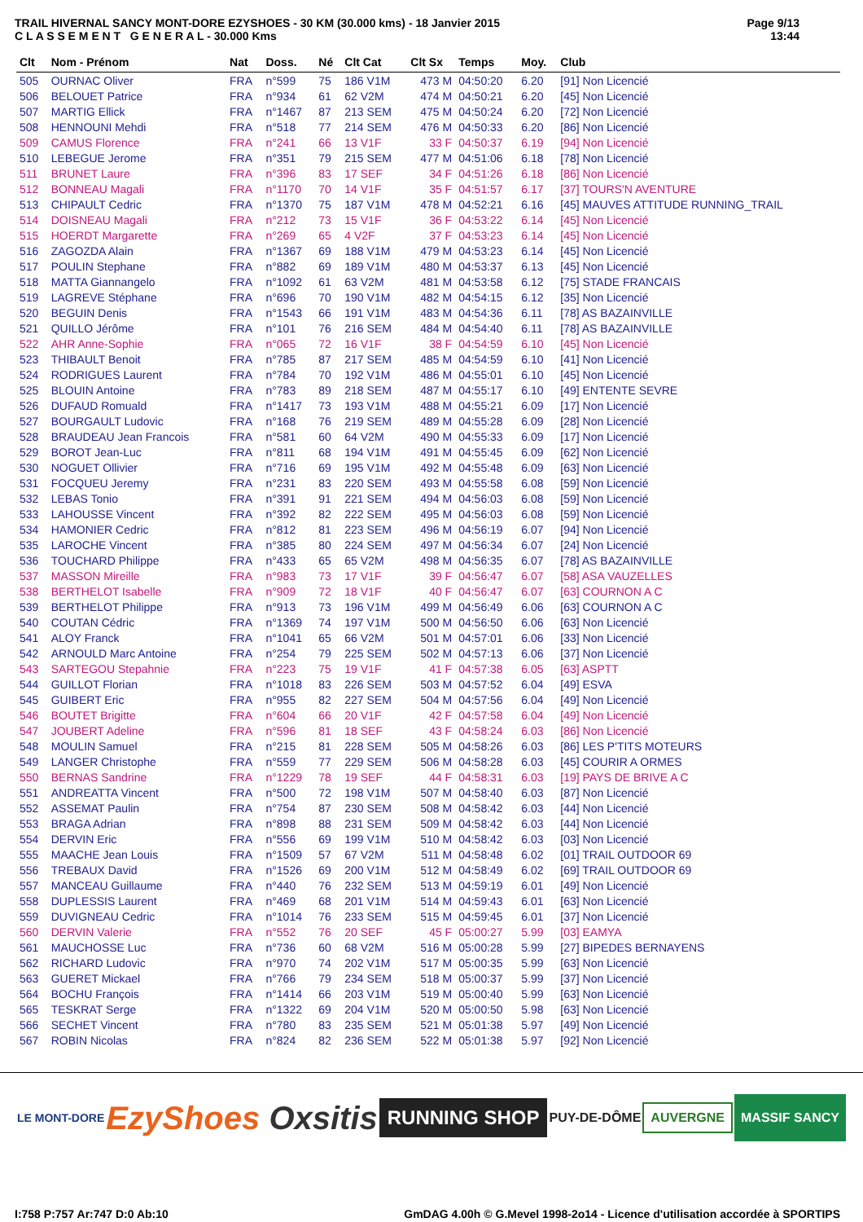TRAIL HIVERNAL SANCY MONT-DORE EZYSHOES - 30 KM (30.000 kms) - 18 Janvier 2015
C L A S S E M E N T G E N E R A L - 30.000 Kms
Page 9/13
13:44
| Clt | Nom - Prénom | Nat | Doss. | Né | Clt Cat | Clt Sx | Temps | Moy. | Club |
| --- | --- | --- | --- | --- | --- | --- | --- | --- | --- |
| 505 | OURNAC Oliver | FRA | n°599 | 75 | 186 V1M | 473 M | 04:50:20 | 6.20 | [91] Non Licencié |
| 506 | BELOUET Patrice | FRA | n°934 | 61 | 62 V2M | 474 M | 04:50:21 | 6.20 | [45] Non Licencié |
| 507 | MARTIG Ellick | FRA | n°1467 | 87 | 213 SEM | 475 M | 04:50:24 | 6.20 | [72] Non Licencié |
| 508 | HENNOUNI Mehdi | FRA | n°518 | 77 | 214 SEM | 476 M | 04:50:33 | 6.20 | [86] Non Licencié |
| 509 | CAMUS Florence | FRA | n°241 | 66 | 13 V1F | 33 F | 04:50:37 | 6.19 | [94] Non Licencié |
| 510 | LEBEGUE Jerome | FRA | n°351 | 79 | 215 SEM | 477 M | 04:51:06 | 6.18 | [78] Non Licencié |
| 511 | BRUNET Laure | FRA | n°396 | 83 | 17 SEF | 34 F | 04:51:26 | 6.18 | [86] Non Licencié |
| 512 | BONNEAU Magali | FRA | n°1170 | 70 | 14 V1F | 35 F | 04:51:57 | 6.17 | [37] TOURS'N AVENTURE |
| 513 | CHIPAULT Cedric | FRA | n°1370 | 75 | 187 V1M | 478 M | 04:52:21 | 6.16 | [45] MAUVES ATTITUDE RUNNING_TRAIL |
| 514 | DOISNEAU Magali | FRA | n°212 | 73 | 15 V1F | 36 F | 04:53:22 | 6.14 | [45] Non Licencié |
| 515 | HOERDT Margarette | FRA | n°269 | 65 | 4 V2F | 37 F | 04:53:23 | 6.14 | [45] Non Licencié |
| 516 | ZAGOZDA Alain | FRA | n°1367 | 69 | 188 V1M | 479 M | 04:53:23 | 6.14 | [45] Non Licencié |
| 517 | POULIN Stephane | FRA | n°882 | 69 | 189 V1M | 480 M | 04:53:37 | 6.13 | [45] Non Licencié |
| 518 | MATTA Giannangelo | FRA | n°1092 | 61 | 63 V2M | 481 M | 04:53:58 | 6.12 | [75] STADE FRANCAIS |
| 519 | LAGREVE Stéphane | FRA | n°696 | 70 | 190 V1M | 482 M | 04:54:15 | 6.12 | [35] Non Licencié |
| 520 | BEGUIN Denis | FRA | n°1543 | 66 | 191 V1M | 483 M | 04:54:36 | 6.11 | [78] AS BAZAINVILLE |
| 521 | QUILLO Jérôme | FRA | n°101 | 76 | 216 SEM | 484 M | 04:54:40 | 6.11 | [78] AS BAZAINVILLE |
| 522 | AHR Anne-Sophie | FRA | n°065 | 72 | 16 V1F | 38 F | 04:54:59 | 6.10 | [45] Non Licencié |
| 523 | THIBAULT Benoit | FRA | n°785 | 87 | 217 SEM | 485 M | 04:54:59 | 6.10 | [41] Non Licencié |
| 524 | RODRIGUES Laurent | FRA | n°784 | 70 | 192 V1M | 486 M | 04:55:01 | 6.10 | [45] Non Licencié |
| 525 | BLOUIN Antoine | FRA | n°783 | 89 | 218 SEM | 487 M | 04:55:17 | 6.10 | [49] ENTENTE SEVRE |
| 526 | DUFAUD Romuald | FRA | n°1417 | 73 | 193 V1M | 488 M | 04:55:21 | 6.09 | [17] Non Licencié |
| 527 | BOURGAULT Ludovic | FRA | n°168 | 76 | 219 SEM | 489 M | 04:55:28 | 6.09 | [28] Non Licencié |
| 528 | BRAUDEAU Jean Francois | FRA | n°581 | 60 | 64 V2M | 490 M | 04:55:33 | 6.09 | [17] Non Licencié |
| 529 | BOROT Jean-Luc | FRA | n°811 | 68 | 194 V1M | 491 M | 04:55:45 | 6.09 | [62] Non Licencié |
| 530 | NOGUET Ollivier | FRA | n°716 | 69 | 195 V1M | 492 M | 04:55:48 | 6.09 | [63] Non Licencié |
| 531 | FOCQUEU Jeremy | FRA | n°231 | 83 | 220 SEM | 493 M | 04:55:58 | 6.08 | [59] Non Licencié |
| 532 | LEBAS Tonio | FRA | n°391 | 91 | 221 SEM | 494 M | 04:56:03 | 6.08 | [59] Non Licencié |
| 533 | LAHOUSSE Vincent | FRA | n°392 | 82 | 222 SEM | 495 M | 04:56:03 | 6.08 | [59] Non Licencié |
| 534 | HAMONIER Cedric | FRA | n°812 | 81 | 223 SEM | 496 M | 04:56:19 | 6.07 | [94] Non Licencié |
| 535 | LAROCHE Vincent | FRA | n°385 | 80 | 224 SEM | 497 M | 04:56:34 | 6.07 | [24] Non Licencié |
| 536 | TOUCHARD Philippe | FRA | n°433 | 65 | 65 V2M | 498 M | 04:56:35 | 6.07 | [78] AS BAZAINVILLE |
| 537 | MASSON Mireille | FRA | n°983 | 73 | 17 V1F | 39 F | 04:56:47 | 6.07 | [58] ASA VAUZELLES |
| 538 | BERTHELOT Isabelle | FRA | n°909 | 72 | 18 V1F | 40 F | 04:56:47 | 6.07 | [63] COURNON A C |
| 539 | BERTHELOT Philippe | FRA | n°913 | 73 | 196 V1M | 499 M | 04:56:49 | 6.06 | [63] COURNON A C |
| 540 | COUTAN Cédric | FRA | n°1369 | 74 | 197 V1M | 500 M | 04:56:50 | 6.06 | [63] Non Licencié |
| 541 | ALOY Franck | FRA | n°1041 | 65 | 66 V2M | 501 M | 04:57:01 | 6.06 | [33] Non Licencié |
| 542 | ARNOULD Marc Antoine | FRA | n°254 | 79 | 225 SEM | 502 M | 04:57:13 | 6.06 | [37] Non Licencié |
| 543 | SARTEGOU Stepahnie | FRA | n°223 | 75 | 19 V1F | 41 F | 04:57:38 | 6.05 | [63] ASPTT |
| 544 | GUILLOT Florian | FRA | n°1018 | 83 | 226 SEM | 503 M | 04:57:52 | 6.04 | [49] ESVA |
| 545 | GUIBERT Eric | FRA | n°955 | 82 | 227 SEM | 504 M | 04:57:56 | 6.04 | [49] Non Licencié |
| 546 | BOUTET Brigitte | FRA | n°604 | 66 | 20 V1F | 42 F | 04:57:58 | 6.04 | [49] Non Licencié |
| 547 | JOUBERT Adeline | FRA | n°596 | 81 | 18 SEF | 43 F | 04:58:24 | 6.03 | [86] Non Licencié |
| 548 | MOULIN Samuel | FRA | n°215 | 81 | 228 SEM | 505 M | 04:58:26 | 6.03 | [86] LES P'TITS MOTEURS |
| 549 | LANGER Christophe | FRA | n°559 | 77 | 229 SEM | 506 M | 04:58:28 | 6.03 | [45] COURIR A ORMES |
| 550 | BERNAS Sandrine | FRA | n°1229 | 78 | 19 SEF | 44 F | 04:58:31 | 6.03 | [19] PAYS DE BRIVE A C |
| 551 | ANDREATTA Vincent | FRA | n°500 | 72 | 198 V1M | 507 M | 04:58:40 | 6.03 | [87] Non Licencié |
| 552 | ASSEMAT Paulin | FRA | n°754 | 87 | 230 SEM | 508 M | 04:58:42 | 6.03 | [44] Non Licencié |
| 553 | BRAGA Adrian | FRA | n°898 | 88 | 231 SEM | 509 M | 04:58:42 | 6.03 | [44] Non Licencié |
| 554 | DERVIN Eric | FRA | n°556 | 69 | 199 V1M | 510 M | 04:58:42 | 6.03 | [03] Non Licencié |
| 555 | MAACHE Jean Louis | FRA | n°1509 | 57 | 67 V2M | 511 M | 04:58:48 | 6.02 | [01] TRAIL OUTDOOR 69 |
| 556 | TREBAUX David | FRA | n°1526 | 69 | 200 V1M | 512 M | 04:58:49 | 6.02 | [69] TRAIL OUTDOOR 69 |
| 557 | MANCEAU Guillaume | FRA | n°440 | 76 | 232 SEM | 513 M | 04:59:19 | 6.01 | [49] Non Licencié |
| 558 | DUPLESSIS Laurent | FRA | n°469 | 68 | 201 V1M | 514 M | 04:59:43 | 6.01 | [63] Non Licencié |
| 559 | DUVIGNEAU Cedric | FRA | n°1014 | 76 | 233 SEM | 515 M | 04:59:45 | 6.01 | [37] Non Licencié |
| 560 | DERVIN Valerie | FRA | n°552 | 76 | 20 SEF | 45 F | 05:00:27 | 5.99 | [03] EAMYA |
| 561 | MAUCHOSSE Luc | FRA | n°736 | 60 | 68 V2M | 516 M | 05:00:28 | 5.99 | [27] BIPEDES BERNAYENS |
| 562 | RICHARD Ludovic | FRA | n°970 | 74 | 202 V1M | 517 M | 05:00:35 | 5.99 | [63] Non Licencié |
| 563 | GUERET Mickael | FRA | n°766 | 79 | 234 SEM | 518 M | 05:00:37 | 5.99 | [37] Non Licencié |
| 564 | BOCHU François | FRA | n°1414 | 66 | 203 V1M | 519 M | 05:00:40 | 5.99 | [63] Non Licencié |
| 565 | TESKRAT Serge | FRA | n°1322 | 69 | 204 V1M | 520 M | 05:00:50 | 5.98 | [63] Non Licencié |
| 566 | SECHET Vincent | FRA | n°780 | 83 | 235 SEM | 521 M | 05:01:38 | 5.97 | [49] Non Licencié |
| 567 | ROBIN Nicolas | FRA | n°824 | 82 | 236 SEM | 522 M | 05:01:38 | 5.97 | [92] Non Licencié |
LE MONT-DORE
EzyShoes Oxsitis
RUNNING SHOP
PUY-DE-DÔME
AUVERGNE
MASSIF SANCY
I:758 P:757 Ar:747 D:0 Ab:10 GmDAG 4.00h © G.Mevel 1998-2o14 - Licence d'utilisation accordée à SPORTIPS